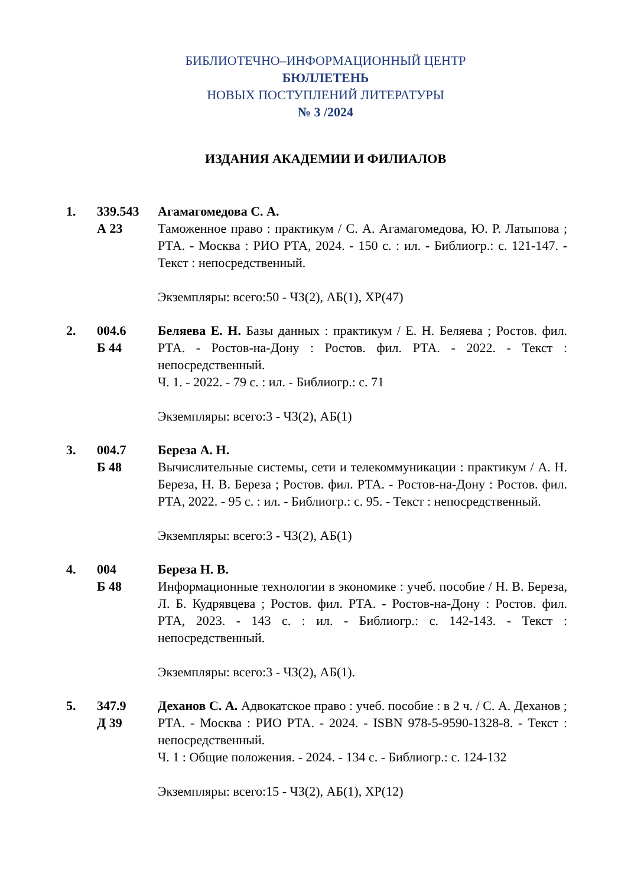БИБЛИОТЕЧНО–ИНФОРМАЦИОННЫЙ ЦЕНТР
БЮЛЛЕТЕНЬ
НОВЫХ ПОСТУПЛЕНИЙ ЛИТЕРАТУРЫ
№ 3 /2024
ИЗДАНИЯ АКАДЕМИИ И ФИЛИАЛОВ
1. 339.543
А 23
Агамагомедова С. А.
Таможенное право : практикум / С. А. Агамагомедова, Ю. Р. Латыпова ; РТА. - Москва : РИО РТА, 2024. - 150 с. : ил. - Библиогр.: с. 121-147. - Текст : непосредственный.
Экземпляры: всего:50 - ЧЗ(2), АБ(1), ХР(47)
2. 004.6
Б 44
Беляева Е. Н. Базы данных : практикум / Е. Н. Беляева ; Ростов. фил. РТА. - Ростов-на-Дону : Ростов. фил. РТА. - 2022. - Текст : непосредственный.
Ч. 1. - 2022. - 79 с. : ил. - Библиогр.: с. 71
Экземпляры: всего:3 - ЧЗ(2), АБ(1)
3. 004.7
Б 48
Береза А. Н.
Вычислительные системы, сети и телекоммуникации : практикум / А. Н. Береза, Н. В. Береза ; Ростов. фил. РТА. - Ростов-на-Дону : Ростов. фил. РТА, 2022. - 95 с. : ил. - Библиогр.: с. 95. - Текст : непосредственный.
Экземпляры: всего:3 - ЧЗ(2), АБ(1)
4. 004
Б 48
Береза Н. В.
Информационные технологии в экономике : учеб. пособие / Н. В. Береза, Л. Б. Кудрявцева ; Ростов. фил. РТА. - Ростов-на-Дону : Ростов. фил. РТА, 2023. - 143 с. : ил. - Библиогр.: с. 142-143. - Текст : непосредственный.
Экземпляры: всего:3 - ЧЗ(2), АБ(1).
5. 347.9
Д 39
Деханов С. А. Адвокатское право : учеб. пособие : в 2 ч. / С. А. Деханов ; РТА. - Москва : РИО РТА. - 2024. - ISBN 978-5-9590-1328-8. - Текст : непосредственный.
Ч. 1 : Общие положения. - 2024. - 134 с. - Библиогр.: с. 124-132
Экземпляры: всего:15 - ЧЗ(2), АБ(1), ХР(12)